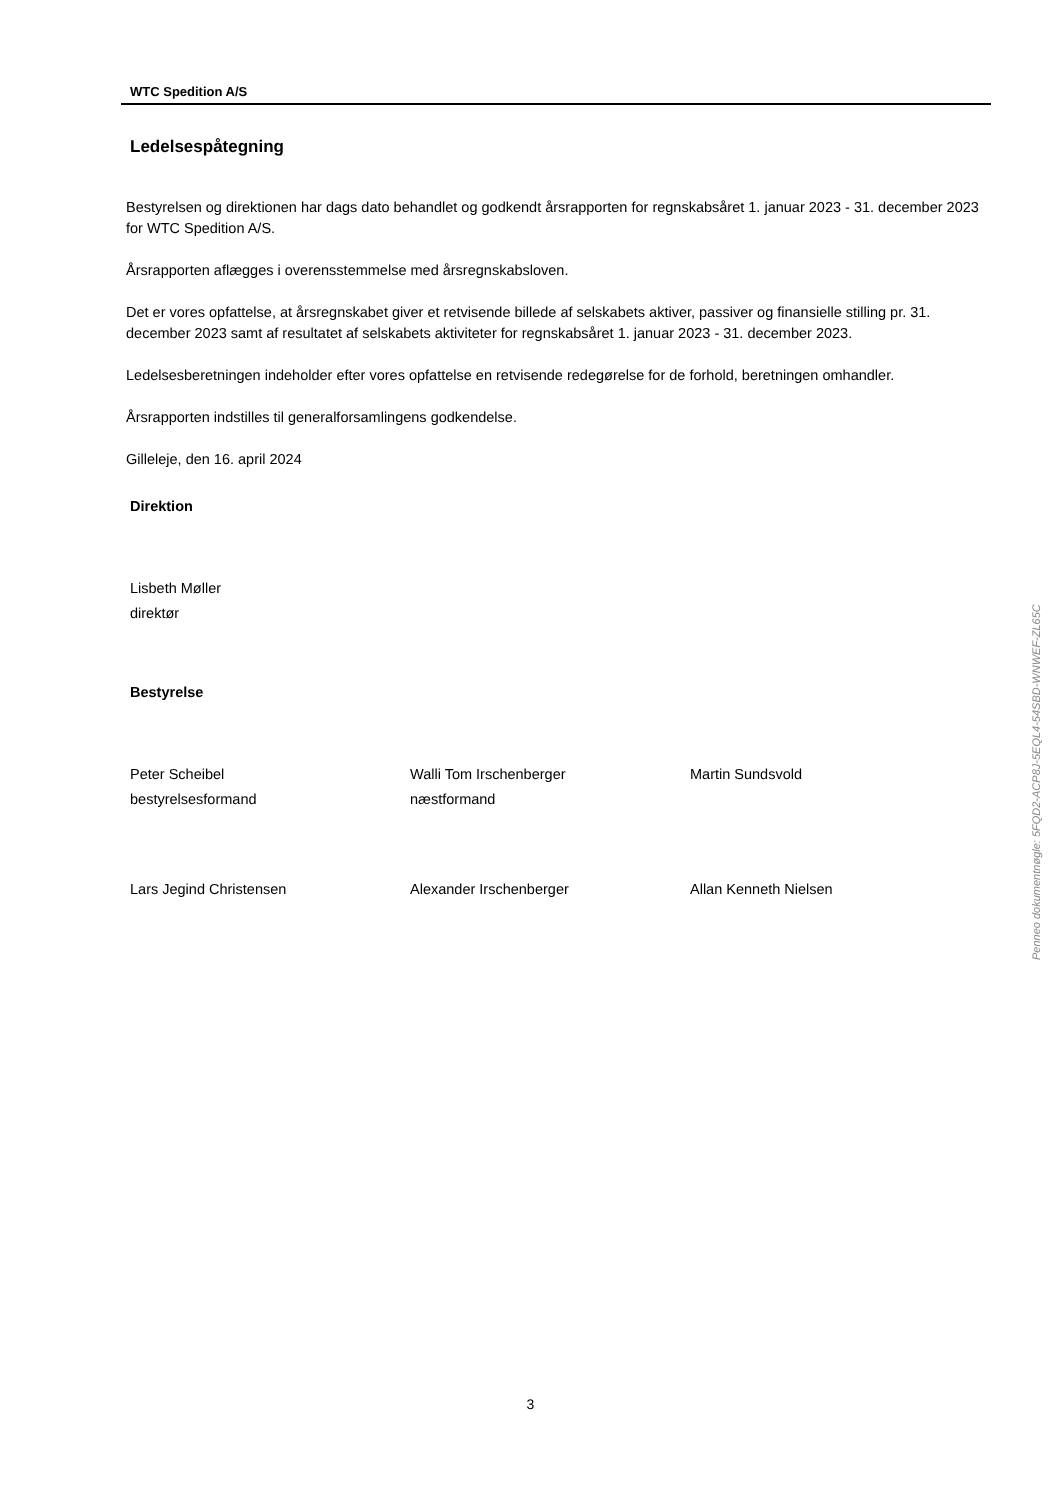WTC Spedition A/S
Ledelsespåtegning
Bestyrelsen og direktionen har dags dato behandlet og godkendt årsrapporten for regnskabsåret 1. januar 2023 - 31. december 2023 for WTC Spedition A/S.
Årsrapporten aflægges i overensstemmelse med årsregnskabsloven.
Det er vores opfattelse, at årsregnskabet giver et retvisende billede af selskabets aktiver, passiver og finansielle stilling pr. 31. december 2023 samt af resultatet af selskabets aktiviteter for regnskabsåret 1. januar 2023 - 31. december 2023.
Ledelsesberetningen indeholder efter vores opfattelse en retvisende redegørelse for de forhold, beretningen omhandler.
Årsrapporten indstilles til generalforsamlingens godkendelse.
Gilleleje, den 16. april 2024
Direktion
Lisbeth Møller
direktør
Bestyrelse
Peter Scheibel
bestyrelsesformand
Walli Tom Irschenberger
næstformand
Martin Sundsvold
Lars Jegind Christensen Alexander Irschenberger Allan Kenneth Nielsen
Penneo dokumentnøgle: 5FQD2-ACP8J-5EQL4-54SBD-WNWEF-ZL65C
3